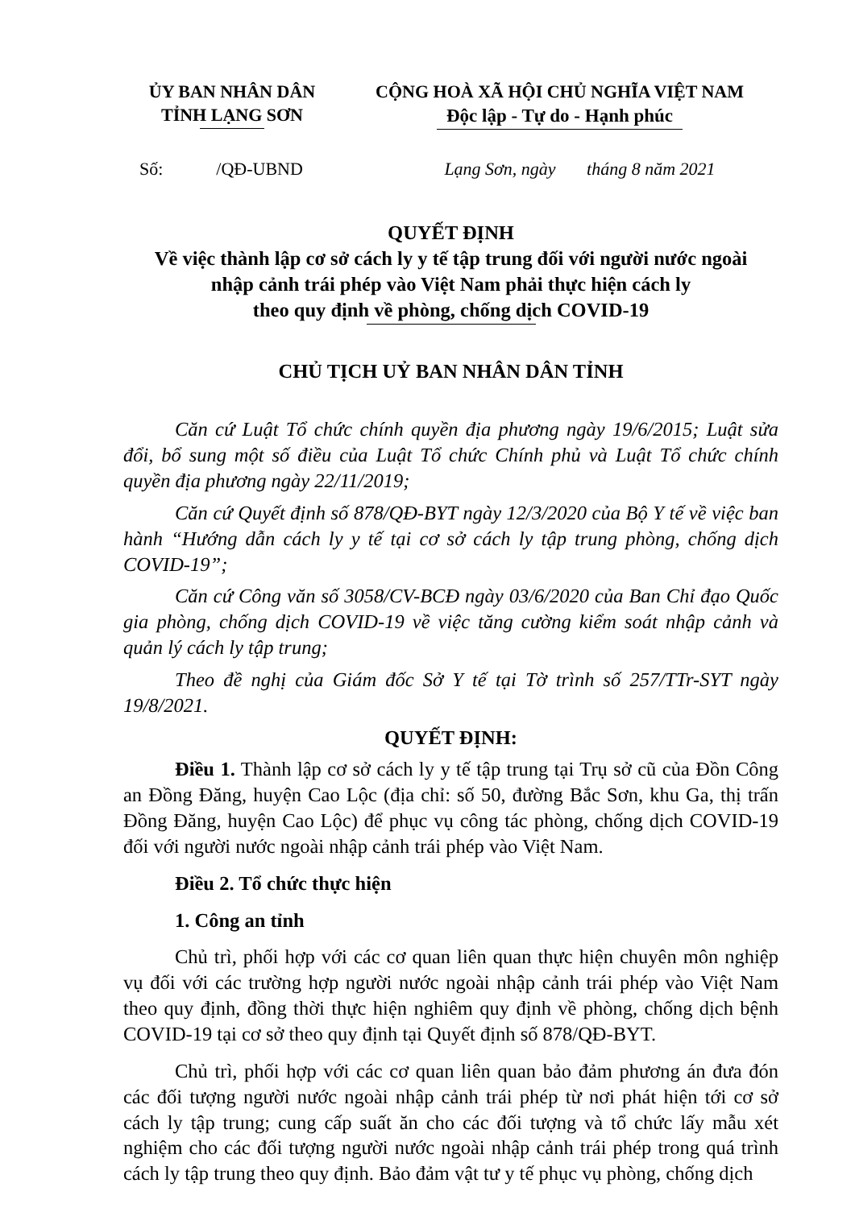ỦY BAN NHÂN DÂN
TỈNH LẠNG SƠN
CỘNG HOÀ XÃ HỘI CHỦ NGHĨA VIỆT NAM
Độc lập - Tự do - Hạnh phúc
Số: /QĐ-UBND
Lạng Sơn, ngày tháng 8 năm 2021
QUYẾT ĐỊNH
Về việc thành lập cơ sở cách ly y tế tập trung đối với người nước ngoài
nhập cảnh trái phép vào Việt Nam phải thực hiện cách ly
theo quy định về phòng, chống dịch COVID-19
CHỦ TỊCH UỶ BAN NHÂN DÂN TỈNH
Căn cứ Luật Tổ chức chính quyền địa phương ngày 19/6/2015; Luật sửa đổi, bổ sung một số điều của Luật Tổ chức Chính phủ và Luật Tổ chức chính quyền địa phương ngày 22/11/2019;
Căn cứ Quyết định số 878/QĐ-BYT ngày 12/3/2020 của Bộ Y tế về việc ban hành “Hướng dẫn cách ly y tế tại cơ sở cách ly tập trung phòng, chống dịch COVID-19”;
Căn cứ Công văn số 3058/CV-BCĐ ngày 03/6/2020 của Ban Chỉ đạo Quốc gia phòng, chống dịch COVID-19 về việc tăng cường kiểm soát nhập cảnh và quản lý cách ly tập trung;
Theo đề nghị của Giám đốc Sở Y tế tại Tờ trình số 257/TTr-SYT ngày 19/8/2021.
QUYẾT ĐỊNH:
Điều 1. Thành lập cơ sở cách ly y tế tập trung tại Trụ sở cũ của Đồn Công an Đồng Đăng, huyện Cao Lộc (địa chỉ: số 50, đường Bắc Sơn, khu Ga, thị trấn Đồng Đăng, huyện Cao Lộc) để phục vụ công tác phòng, chống dịch COVID-19 đối với người nước ngoài nhập cảnh trái phép vào Việt Nam.
Điều 2. Tổ chức thực hiện
1. Công an tỉnh
Chủ trì, phối hợp với các cơ quan liên quan thực hiện chuyên môn nghiệp vụ đối với các trường hợp người nước ngoài nhập cảnh trái phép vào Việt Nam theo quy định, đồng thời thực hiện nghiêm quy định về phòng, chống dịch bệnh COVID-19 tại cơ sở theo quy định tại Quyết định số 878/QĐ-BYT.
Chủ trì, phối hợp với các cơ quan liên quan bảo đảm phương án đưa đón các đối tượng người nước ngoài nhập cảnh trái phép từ nơi phát hiện tới cơ sở cách ly tập trung; cung cấp suất ăn cho các đối tượng và tổ chức lấy mẫu xét nghiệm cho các đối tượng người nước ngoài nhập cảnh trái phép trong quá trình cách ly tập trung theo quy định. Bảo đảm vật tư y tế phục vụ phòng, chống dịch